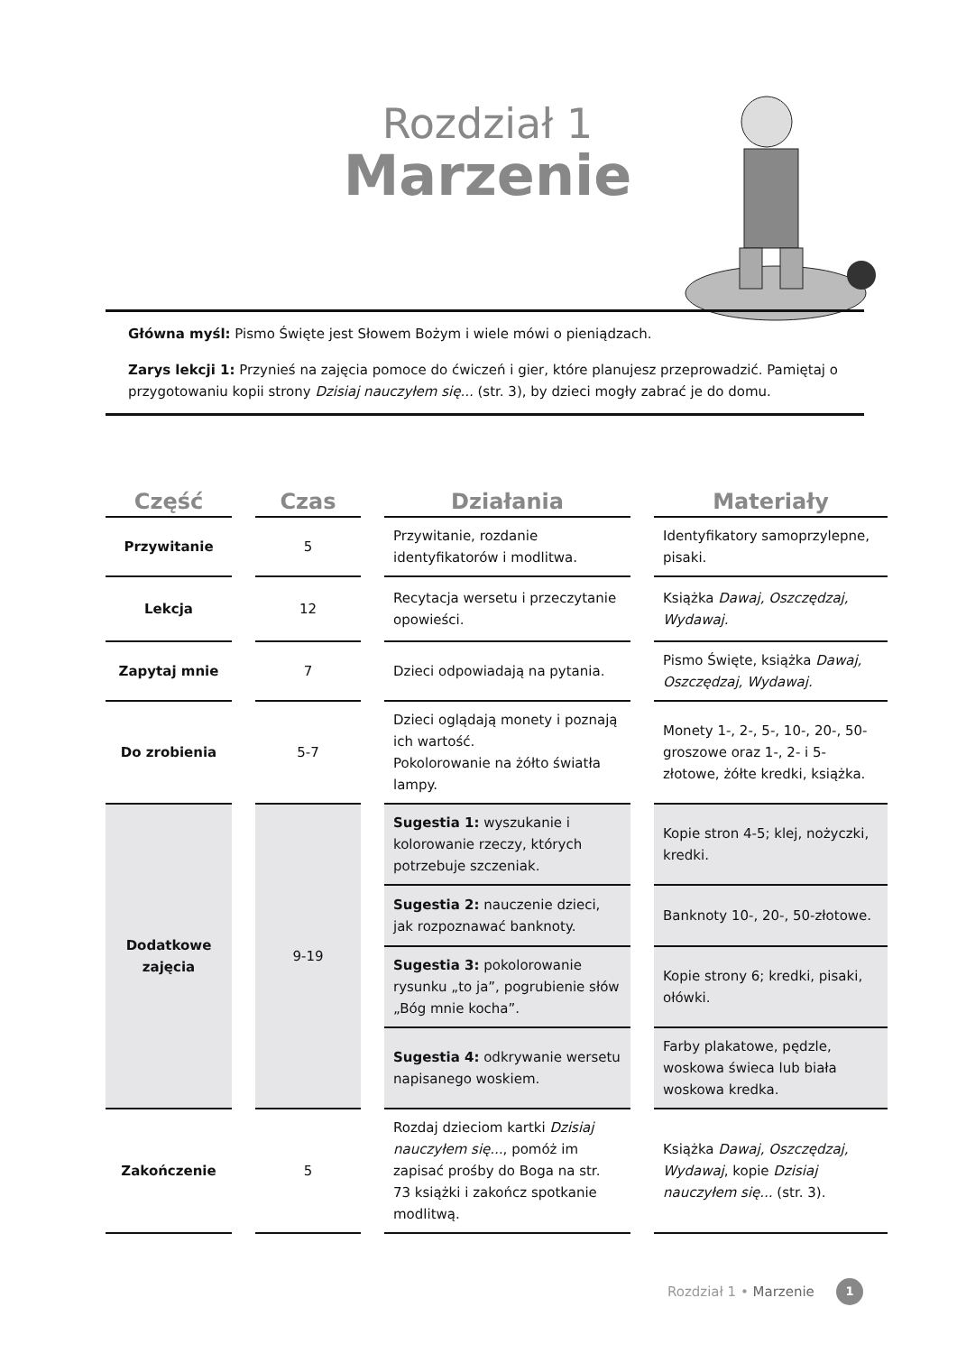Rozdział 1
Marzenie
Główna myśl: Pismo Święte jest Słowem Bożym i wiele mówi o pieniądzach.
Zarys lekcji 1: Przynieś na zajęcia pomoce do ćwiczeń i gier, które planujesz przeprowadzić. Pamiętaj o przygotowaniu kopii strony Dzisiaj nauczyłem się... (str. 3), by dzieci mogły zabrać je do domu.
| Część | | Czas | | Działania | | Materiały |
| --- | --- | --- | --- | --- | --- | --- |
| Przywitanie | | 5 | | Przywitanie, rozdanie identyfikatorów i modlitwa. | | Identyfikatory samoprzylepne, pisaki. |
| Lekcja | | 12 | | Recytacja wersetu i przeczytanie opowieści. | | Książka Dawaj, Oszczędzaj, Wydawaj. |
| Zapytaj mnie | | 7 | | Dzieci odpowiadają na pytania. | | Pismo Święte, książka Dawaj, Oszczędzaj, Wydawaj. |
| Do zrobienia | | 5-7 | | Dzieci oglądają monety i poznają ich wartość. Pokolorowanie na żółto światła lampy. | | Monety 1-, 2-, 5-, 10-, 20-, 50-groszowe oraz 1-, 2- i 5-złotowe, żółte kredki, książka. |
| Dodatkowe zajęcia | | 9-19 | | Sugestia 1: wyszukanie i kolorowanie rzeczy, których potrzebuje szczeniak. | | Kopie stron 4-5; klej, nożyczki, kredki. |
| | | | | Sugestia 2: nauczenie dzieci, jak rozpoznawać banknoty. | | Banknoty 10-, 20-, 50-złotowe. |
| | | | | Sugestia 3: pokolorowanie rysunku „to ja”, pogrubienie słów „Bóg mnie kocha”. | | Kopie strony 6; kredki, pisaki, ołówki. |
| | | | | Sugestia 4: odkrywanie wersetu napisanego woskiem. | | Farby plakatowe, pędzle, woskowa świeca lub biała woskowa kredka. |
| Zakończenie | | 5 | | Rozdaj dzieciom kartki Dzisiaj nauczyłem się... , pomóż im zapisać prośby do Boga na str. 73 książki i zakończ spotkanie modlitwą. | | Książka Dawaj, Oszczędzaj, Wydawaj , kopie Dzisiaj nauczyłem się... (str. 3). |
Rozdział 1 • Marzenie 1